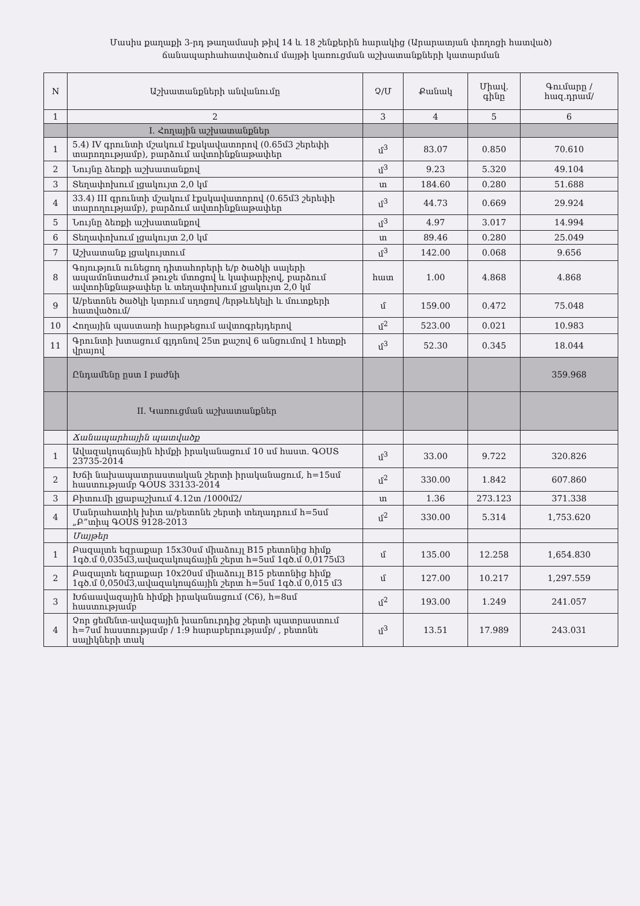Մասիս քաղաքի 3-րդ թաղամասի թիվ 14 և 18 շենքերին հարակից (Արարատյան փողոցի հատված)
ճանապարհահատվածում մայթի կառուցման աշխատանքների կատարման
| N | Աշխատանքների անվանումը | Չ/Մ | Քանակ | Միավ. գինը | Գումարը /հազ.դրամ/ |
| --- | --- | --- | --- | --- | --- |
| 1 | 2 | 3 | 4 | 5 | 6 |
| | I. Հողային աշխատանքներ | | | | |
| 1 | 5.4) IV գրունտի մշակում էքսկավատորով (0.65մ3 շերեփի տարողությամբ), բարձում ավտոինքնաթափեր | մ<sup>3</sup> | 83.07 | 0.850 | 70.610 |
| 2 | Նույնը ձեռքի աշխատանքով | մ<sup>3</sup> | 9.23 | 5.320 | 49.104 |
| 3 | Տեղափոխում լցակույտ 2,0 կմ | տ | 184.60 | 0.280 | 51.688 |
| 4 | 33.4) III գրունտի մշակում էքսկավատորով (0.65մ3 շերեփի տարողությամբ), բարձում ավտոինքնաթափեր | մ<sup>3</sup> | 44.73 | 0.669 | 29.924 |
| 5 | Նույնը ձեռքի աշխատանքով | մ<sup>3</sup> | 4.97 | 3.017 | 14.994 |
| 6 | Տեղափոխում լցակույտ 2,0 կմ | տ | 89.46 | 0.280 | 25.049 |
| 7 | Աշխատանք լցակույտում | մ<sup>3</sup> | 142.00 | 0.068 | 9.656 |
| 8 | Գոյություն ունեցող դիտահորերի ե/բ ծածկի սալերի ապամոնտաժում թուջե մտոցով և կափարիչով, բարձում ավտոինքնաթափեր և տեղափոխում լցակույտ 2,0 կմ | հատ | 1.00 | 4.868 | 4.868 |
| 9 | Ա/բետոնե ծածկի կտրում սղոցով /երթևեկելի և մուտքերի հատվածում/ | մ | 159.00 | 0.472 | 75.048 |
| 10 | Հողային պաստառի հարթեցում ավտոգրեյդերով | մ<sup>2</sup> | 523.00 | 0.021 | 10.983 |
| 11 | Գրունտի խտացում գլդոնով 25տ քաշով 6 անցումով 1 հետքի վրայով | մ<sup>3</sup> | 52.30 | 0.345 | 18.044 |
| | Ընդամենը ըստ I բաժնի | | | | 359.968 |
| | II. Կառուցման աշխատանքներ | | | | |
| | Ճանապարհային պատվածք | | | | |
| 1 | Ավազակոպճային հիմքի իրականացում 10 սմ հաստ. ԳՕՍՏ 23735-2014 | մ<sup>3</sup> | 33.00 | 9.722 | 320.826 |
| 2 | Խճի նախապատրաստական շերտի իրականացում, h=15սմ հաստությամբ ԳՕՍՏ 33133-2014 | մ<sup>2</sup> | 330.00 | 1.842 | 607.860 |
| 3 | Բիտումի լցաբաշխում 4.12տ /1000մ2/ | տ | 1.36 | 273.123 | 371.338 |
| 4 | Մանրահատիկ խիտ ա/բետոնե շերտի տեղադրում h=5սմ „Բ”տիպ ԳՕՍՏ 9128-2013 | մ<sup>2</sup> | 330.00 | 5.314 | 1,753.620 |
| | Մայթեր | | | | |
| 1 | Բազալտե եզրաքար 15x30սմ միաձույլ B15 բետոնից հիմք 1գծ.մ 0,035մ3,ավազակոպճային շերտ h=5սմ 1գծ.մ 0,0175մ3 | մ | 135.00 | 12.258 | 1,654.830 |
| 2 | Բազալտե եզրաքար 10x20սմ միաձույլ B15 բետոնից հիմք 1գծ.մ 0,050մ3,ավազակոպճային շերտ h=5սմ 1գծ.մ 0,015 մ3 | մ | 127.00 | 10.217 | 1,297.559 |
| 3 | Խճաավազային հիմքի իրականացում (C6), h=8սմ հաստությամբ | մ<sup>2</sup> | 193.00 | 1.249 | 241.057 |
| 4 | Չոր ցեմենտ-ավազային խառնուրդից շերտի պատրաստում h=7սմ հաստությամբ / 1:9 հարաբերությամբ/ , բետոնե սալիկների տակ | մ<sup>3</sup> | 13.51 | 17.989 | 243.031 |